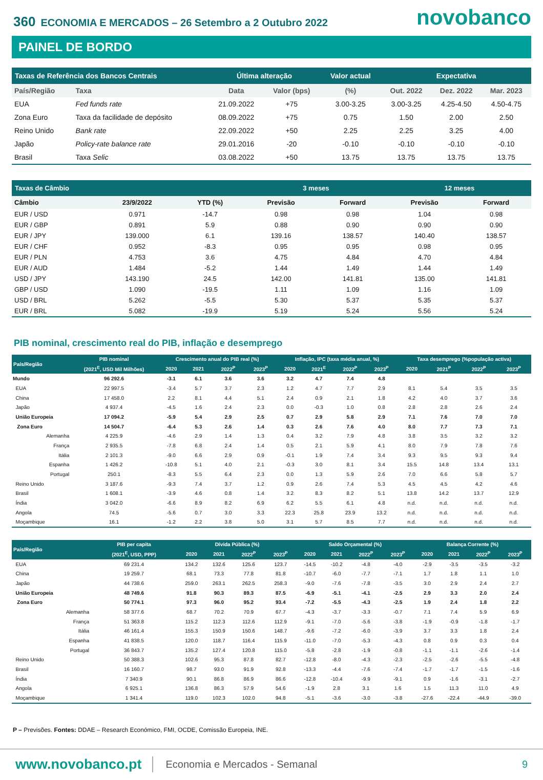360 ECONOMIA E MERCADOS – 26 Setembro a 2 Outubro 2022
novobanco
PAINEL DE BORDO
| Taxas de Referência dos Bancos Centrais | | Última alteração | | Valor actual | Expectativa | | |
| --- | --- | --- | --- | --- | --- | --- | --- |
| País/Região | Taxa | Data | Valor (bps) | (%) | Out. 2022 | Dez. 2022 | Mar. 2023 |
| EUA | Fed funds rate | 21.09.2022 | +75 | 3.00-3.25 | 3.00-3.25 | 4.25-4.50 | 4.50-4.75 |
| Zona Euro | Taxa da facilidade de depósito | 08.09.2022 | +75 | 0.75 | 1.50 | 2.00 | 2.50 |
| Reino Unido | Bank rate | 22.09.2022 | +50 | 2.25 | 2.25 | 3.25 | 4.00 |
| Japão | Policy-rate balance rate | 29.01.2016 | -20 | -0.10 | -0.10 | -0.10 | -0.10 |
| Brasil | Taxa Selic | 03.08.2022 | +50 | 13.75 | 13.75 | 13.75 | 13.75 |
| Taxas de Câmbio | | | 3 meses | | 12 meses | |
| --- | --- | --- | --- | --- | --- | --- |
| Câmbio | 23/9/2022 | YTD (%) | Previsão | Forward | Previsão | Forward |
| EUR / USD | 0.971 | -14.7 | 0.98 | 0.98 | 1.04 | 0.98 |
| EUR / GBP | 0.891 | 5.9 | 0.88 | 0.90 | 0.90 | 0.90 |
| EUR / JPY | 139.000 | 6.1 | 139.16 | 138.57 | 140.40 | 138.57 |
| EUR / CHF | 0.952 | -8.3 | 0.95 | 0.95 | 0.98 | 0.95 |
| EUR / PLN | 4.753 | 3.6 | 4.75 | 4.84 | 4.70 | 4.84 |
| EUR / AUD | 1.484 | -5.2 | 1.44 | 1.49 | 1.44 | 1.49 |
| USD / JPY | 143.190 | 24.5 | 142.00 | 141.81 | 135.00 | 141.81 |
| GBP / USD | 1.090 | -19.5 | 1.11 | 1.09 | 1.16 | 1.09 |
| USD / BRL | 5.262 | -5.5 | 5.30 | 5.37 | 5.35 | 5.37 |
| EUR / BRL | 5.082 | -19.9 | 5.19 | 5.24 | 5.56 | 5.24 |
PIB nominal, crescimento real do PIB, inflação e desemprego
| País/Região | PIB nominal | Crescimento anual do PIB real (%) | | | | Inflação, IPC (taxa média anual, %) | | | | Taxa desemprego (%população activa) | | | |
| --- | --- | --- | --- | --- | --- | --- | --- | --- | --- | --- | --- | --- | --- |
| | (2021<sup>E</sup>, USD Mil Milhões) | 2020 | 2021 | 2022<sup>P</sup> | 2023<sup>P</sup> | 2020 | 2021<sup>E</sup> | 2022<sup>P</sup> | 2023<sup>P</sup> | 2020 | 2021<sup>P</sup> | 2022<sup>P</sup> | 2023<sup>P</sup> |
| Mundo | 96 292.6 | -3.1 | 6.1 | 3.6 | 3.6 | 3.2 | 4.7 | 7.4 | 4.8 | | | | |
| EUA | 22 997.5 | -3.4 | 5.7 | 3.7 | 2.3 | 1.2 | 4.7 | 7.7 | 2.9 | 8.1 | 5.4 | 3.5 | 3.5 |
| China | 17 458.0 | 2.2 | 8.1 | 4.4 | 5.1 | 2.4 | 0.9 | 2.1 | 1.8 | 4.2 | 4.0 | 3.7 | 3.6 |
| Japão | 4 937.4 | -4.5 | 1.6 | 2.4 | 2.3 | 0.0 | -0.3 | 1.0 | 0.8 | 2.8 | 2.8 | 2.6 | 2.4 |
| União Europeia | 17 094.2 | -5.9 | 5.4 | 2.9 | 2.5 | 0.7 | 2.9 | 5.8 | 2.9 | 7.1 | 7.6 | 7.0 | 7.0 |
| Zona Euro | 14 504.7 | -6.4 | 5.3 | 2.6 | 1.4 | 0.3 | 2.6 | 7.6 | 4.0 | 8.0 | 7.7 | 7.3 | 7.1 |
| Alemanha | 4 225.9 | -4.6 | 2.9 | 1.4 | 1.3 | 0.4 | 3.2 | 7.9 | 4.8 | 3.8 | 3.5 | 3.2 | 3.2 |
| França | 2 935.5 | -7.8 | 6.8 | 2.4 | 1.4 | 0.5 | 2.1 | 5.9 | 4.1 | 8.0 | 7.9 | 7.8 | 7.6 |
| Itália | 2 101.3 | -9.0 | 6.6 | 2.9 | 0.9 | -0.1 | 1.9 | 7.4 | 3.4 | 9.3 | 9.5 | 9.3 | 9.4 |
| Espanha | 1 426.2 | -10.8 | 5.1 | 4.0 | 2.1 | -0.3 | 3.0 | 8.1 | 3.4 | 15.5 | 14.8 | 13.4 | 13.1 |
| Portugal | 250.1 | -8.3 | 5.5 | 6.4 | 2.3 | 0.0 | 1.3 | 5.9 | 2.6 | 7.0 | 6.6 | 5.8 | 5.7 |
| Reino Unido | 3 187.6 | -9.3 | 7.4 | 3.7 | 1.2 | 0.9 | 2.6 | 7.4 | 5.3 | 4.5 | 4.5 | 4.2 | 4.6 |
| Brasil | 1 608.1 | -3.9 | 4.6 | 0.8 | 1.4 | 3.2 | 8.3 | 8.2 | 5.1 | 13.8 | 14.2 | 13.7 | 12.9 |
| Índia | 3 042.0 | -6.6 | 8.9 | 8.2 | 6.9 | 6.2 | 5.5 | 6.1 | 4.8 | n.d. | n.d. | n.d. | n.d. |
| Angola | 74.5 | -5.6 | 0.7 | 3.0 | 3.3 | 22.3 | 25.8 | 23.9 | 13.2 | n.d. | n.d. | n.d. | n.d. |
| Moçambique | 16.1 | -1.2 | 2.2 | 3.8 | 5.0 | 3.1 | 5.7 | 8.5 | 7.7 | n.d. | n.d. | n.d. | n.d. |
| País/Região | PIB per capita | Dívida Pública (%) | | | | Saldo Orçamental (%) | | | | Balança Corrente (%) | | | |
| --- | --- | --- | --- | --- | --- | --- | --- | --- | --- | --- | --- | --- | --- |
| | (2021<sup>E</sup>, USD, PPP) | 2020 | 2021 | 2022<sup>P</sup> | 2023<sup>P</sup> | 2020 | 2021 | 2022<sup>P</sup> | 2023<sup>P</sup> | 2020 | 2021 | 2022<sup>P</sup> | 2023<sup>P</sup> |
| EUA | 69 231.4 | 134.2 | 132.6 | 125.6 | 123.7 | -14.5 | -10.2 | -4.8 | -4.0 | -2.9 | -3.5 | -3.5 | -3.2 |
| China | 19 259.7 | 68.1 | 73.3 | 77.8 | 81.8 | -10.7 | -6.0 | -7.7 | -7.1 | 1.7 | 1.8 | 1.1 | 1.0 |
| Japão | 44 738.6 | 259.0 | 263.1 | 262.5 | 258.3 | -9.0 | -7.6 | -7.8 | -3.5 | 3.0 | 2.9 | 2.4 | 2.7 |
| União Europeia | 48 749.6 | 91.8 | 90.3 | 89.3 | 87.5 | -6.9 | -5.1 | -4.1 | -2.5 | 2.9 | 3.3 | 2.0 | 2.4 |
| Zona Euro | 50 774.1 | 97.3 | 96.0 | 95.2 | 93.4 | -7.2 | -5.5 | -4.3 | -2.5 | 1.9 | 2.4 | 1.8 | 2.2 |
| Alemanha | 58 377.6 | 68.7 | 70.2 | 70.9 | 67.7 | -4.3 | -3.7 | -3.3 | -0.7 | 7.1 | 7.4 | 5.9 | 6.9 |
| França | 51 363.8 | 115.2 | 112.3 | 112.6 | 112.9 | -9.1 | -7.0 | -5.6 | -3.8 | -1.9 | -0.9 | -1.8 | -1.7 |
| Itália | 46 161.4 | 155.3 | 150.9 | 150.6 | 148.7 | -9.6 | -7.2 | -6.0 | -3.9 | 3.7 | 3.3 | 1.8 | 2.4 |
| Espanha | 41 838.5 | 120.0 | 118.7 | 116.4 | 115.9 | -11.0 | -7.0 | -5.3 | -4.3 | 0.8 | 0.9 | 0.3 | 0.4 |
| Portugal | 36 843.7 | 135.2 | 127.4 | 120.8 | 115.0 | -5.8 | -2.8 | -1.9 | -0.8 | -1.1 | -1.1 | -2.6 | -1.4 |
| Reino Unido | 50 388.3 | 102.6 | 95.3 | 87.8 | 82.7 | -12.8 | -8.0 | -4.3 | -2.3 | -2.5 | -2.6 | -5.5 | -4.8 |
| Brasil | 16 160.7 | 98.7 | 93.0 | 91.9 | 92.8 | -13.3 | -4.4 | -7.6 | -7.4 | -1.7 | -1.7 | -1.5 | -1.6 |
| Índia | 7 340.9 | 90.1 | 86.8 | 86.9 | 86.6 | -12.8 | -10.4 | -9.9 | -9.1 | 0.9 | -1.6 | -3.1 | -2.7 |
| Angola | 6 925.1 | 136.8 | 86.3 | 57.9 | 54.6 | -1.9 | 2.8 | 3.1 | 1.6 | 1.5 | 11.3 | 11.0 | 4.9 |
| Moçambique | 1 341.4 | 119.0 | 102.3 | 102.0 | 94.8 | -5.1 | -3.6 | -3.0 | -3.8 | -27.6 | -22.4 | -44.9 | -39.0 |
P – Previsões. Fontes: DDAE – Research Económico, FMI, OCDE, Comissão Europeia, INE.
www.novobanco.pt Economia e Mercados - Semanal 9